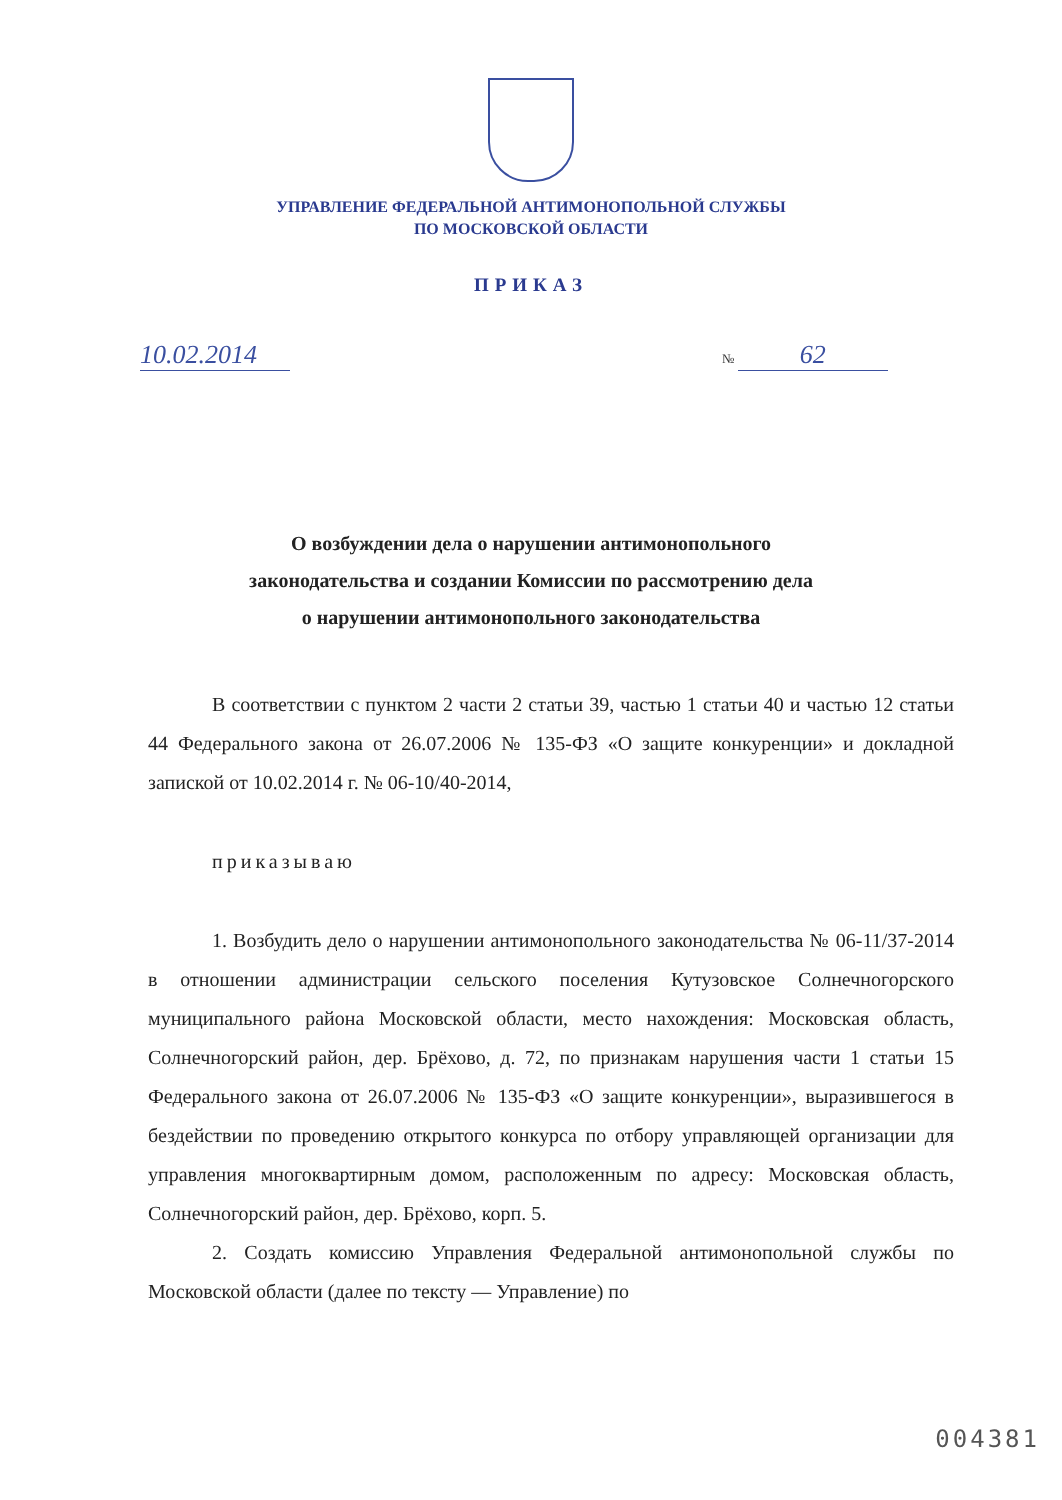УПРАВЛЕНИЕ ФЕДЕРАЛЬНОЙ АНТИМОНОПОЛЬНОЙ СЛУЖБЫ
ПО МОСКОВСКОЙ ОБЛАСТИ
ПРИКАЗ
10.02.2014
№ 62
О возбуждении дела о нарушении антимонопольного
законодательства и создании Комиссии по рассмотрению дела
о нарушении антимонопольного законодательства
В соответствии с пунктом 2 части 2 статьи 39, частью 1 статьи 40 и частью 12 статьи 44 Федерального закона от 26.07.2006 № 135-ФЗ «О защите конкуренции» и докладной запиской от 10.02.2014 г. № 06-10/40-2014,
приказываю
1. Возбудить дело о нарушении антимонопольного законодательства № 06-11/37-2014 в отношении администрации сельского поселения Кутузовское Солнечногорского муниципального района Московской области, место нахождения: Московская область, Солнечногорский район, дер. Брёхово, д. 72, по признакам нарушения части 1 статьи 15 Федерального закона от 26.07.2006 № 135-ФЗ «О защите конкуренции», выразившегося в бездействии по проведению открытого конкурса по отбору управляющей организации для управления многоквартирным домом, расположенным по адресу: Московская область, Солнечногорский район, дер. Брёхово, корп. 5.
2. Создать комиссию Управления Федеральной антимонопольной службы по Московской области (далее по тексту — Управление) по
004381